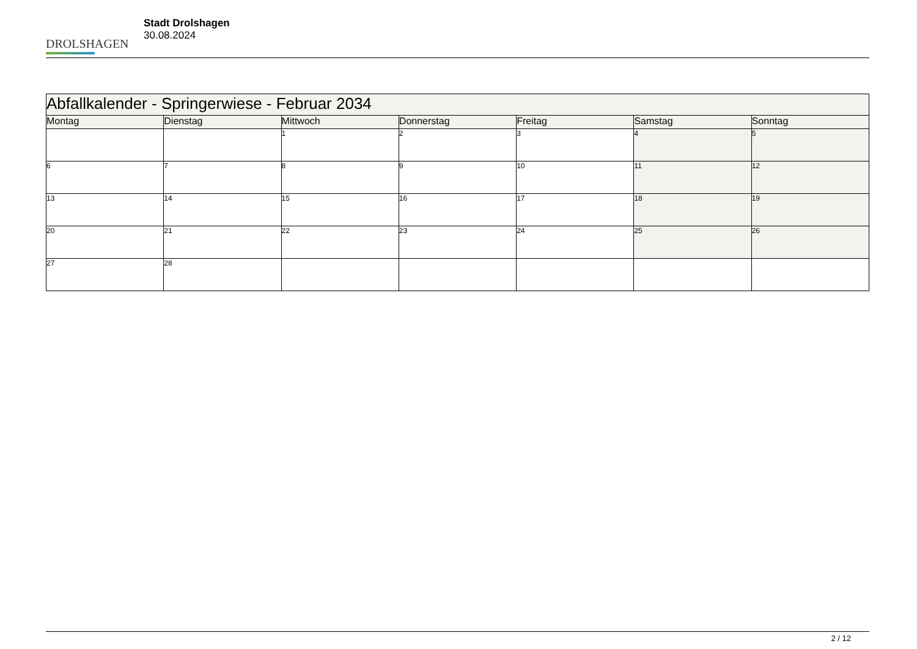DROLSHAGEN
Stadt Drolshagen
30.08.2024
| Abfallkalender - Springerwiese - Februar 2034 | | | | | | |
| Montag | Dienstag | Mittwoch | Donnerstag | Freitag | Samstag | Sonntag |
| | | 1 | 2 | 3 | 4 | 5 |
| 6 | 7 | 8 | 9 | 10 | 11 | 12 |
| 13 | 14 | 15 | 16 | 17 | 18 | 19 |
| 20 | 21 | 22 | 23 | 24 | 25 | 26 |
| 27 | 28 | | | | | |
2 / 12